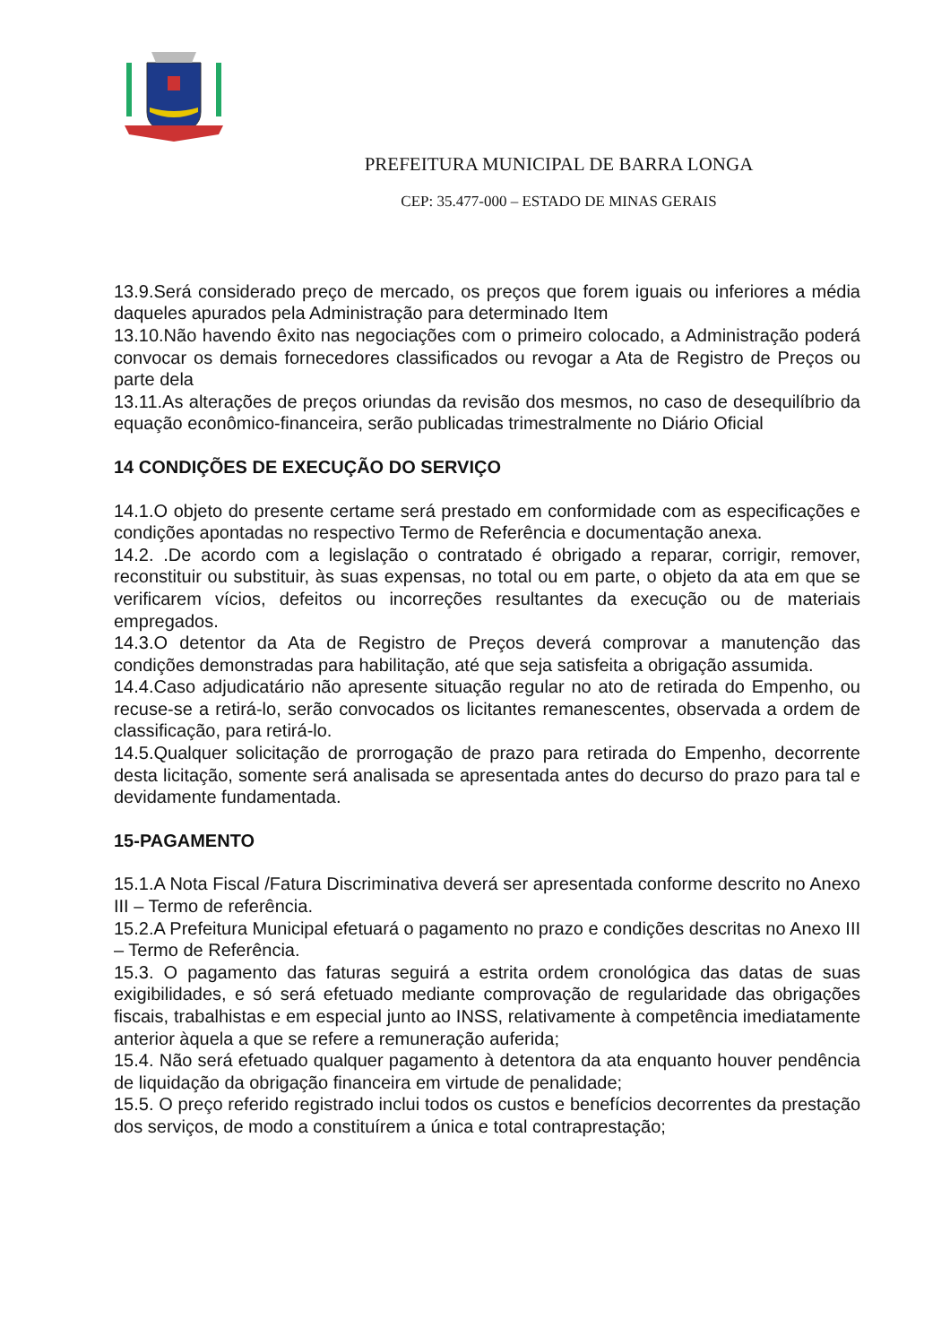PREFEITURA MUNICIPAL DE BARRA LONGA
CEP: 35.477-000 – ESTADO DE MINAS GERAIS
13.9.Será considerado preço de mercado, os preços que forem iguais ou inferiores a média daqueles apurados pela Administração para determinado Item
13.10.Não havendo êxito nas negociações com o primeiro colocado, a Administração poderá convocar os demais fornecedores classificados ou revogar a Ata de Registro de Preços ou parte dela
13.11.As alterações de preços oriundas da revisão dos mesmos, no caso de desequilíbrio da equação econômico-financeira, serão publicadas trimestralmente no Diário Oficial
14 CONDIÇÕES DE EXECUÇÃO DO SERVIÇO
14.1.O objeto do presente certame será prestado em conformidade com as especificações e condições apontadas no respectivo Termo de Referência e documentação anexa.
14.2. .De acordo com a legislação o contratado é obrigado a reparar, corrigir, remover, reconstituir ou substituir, às suas expensas, no total ou em parte, o objeto da ata em que se verificarem vícios, defeitos ou incorreções resultantes da execução ou de materiais empregados.
14.3.O detentor da Ata de Registro de Preços deverá comprovar a manutenção das condições demonstradas para habilitação, até que seja satisfeita a obrigação assumida.
14.4.Caso adjudicatário não apresente situação regular no ato de retirada do Empenho, ou recuse-se a retirá-lo, serão convocados os licitantes remanescentes, observada a ordem de classificação, para retirá-lo.
14.5.Qualquer solicitação de prorrogação de prazo para retirada do Empenho, decorrente desta licitação, somente será analisada se apresentada antes do decurso do prazo para tal e devidamente fundamentada.
15-PAGAMENTO
15.1.A Nota Fiscal /Fatura Discriminativa deverá ser apresentada conforme descrito no Anexo III – Termo de referência.
15.2.A Prefeitura Municipal efetuará o pagamento no prazo e condições descritas no Anexo III – Termo de Referência.
15.3. O pagamento das faturas seguirá a estrita ordem cronológica das datas de suas exigibilidades, e só será efetuado mediante comprovação de regularidade das obrigações fiscais, trabalhistas e em especial junto ao INSS, relativamente à competência imediatamente anterior àquela a que se refere a remuneração auferida;
15.4. Não será efetuado qualquer pagamento à detentora da ata enquanto houver pendência de liquidação da obrigação financeira em virtude de penalidade;
15.5. O preço referido registrado inclui todos os custos e benefícios decorrentes da prestação dos serviços, de modo a constituírem a única e total contraprestação;